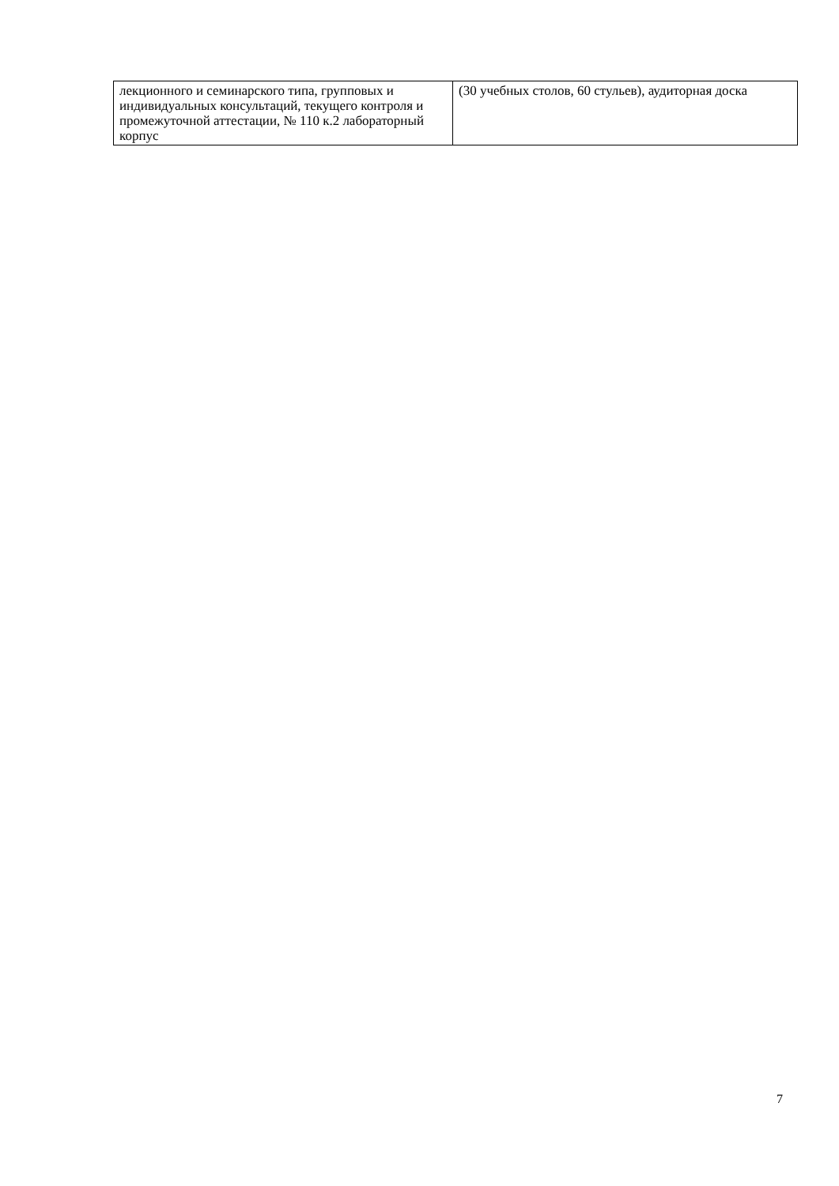| лекционного и семинарского типа, групповых и индивидуальных консультаций, текущего контроля и промежуточной аттестации, № 110 к.2 лабораторный корпус | (30 учебных столов, 60 стульев), аудиторная доска |
7